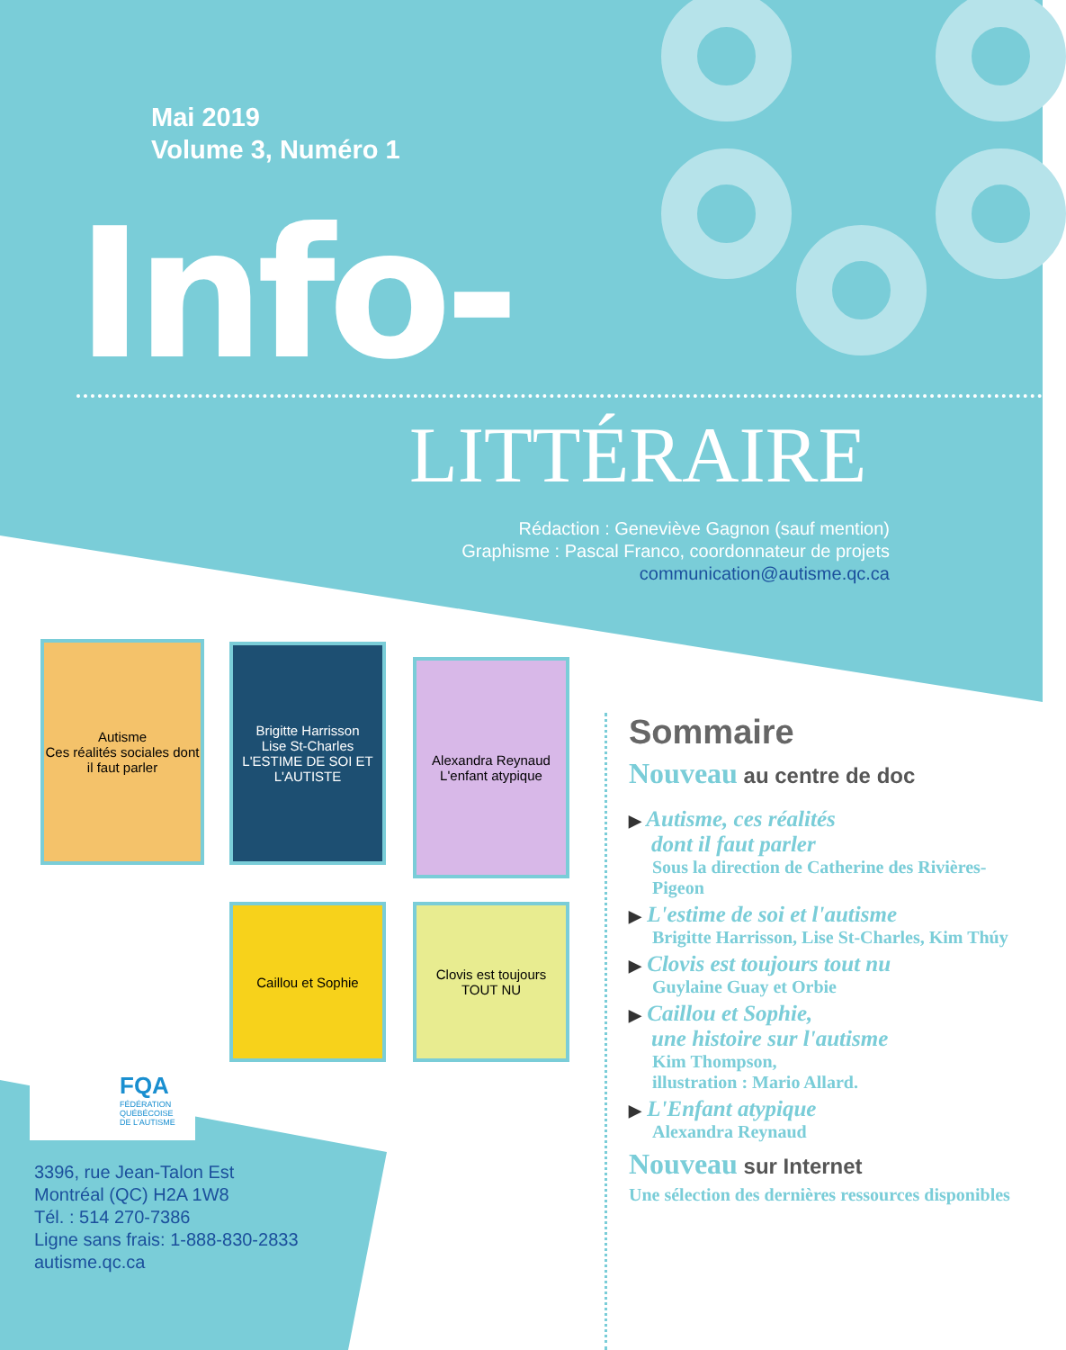Mai 2019
Volume 3, Numéro 1
Info-
LITTÉRAIRE
Rédaction : Geneviève Gagnon (sauf mention)
Graphisme : Pascal Franco, coordonnateur de projets
communication@autisme.qc.ca
Autisme
Ces réalités sociales dont il faut parler
Brigitte Harrisson
Lise St-Charles
L'ESTIME DE SOI ET L'AUTISTE
Alexandra Reynaud
L'enfant atypique
Caillou et Sophie
Clovis est toujours TOUT NU
Sommaire
Nouveau au centre de doc
▶ Autisme, ces réalités
dont il faut parler
Sous la direction de Catherine des Rivières-Pigeon
▶ L'estime de soi et l'autisme
Brigitte Harrisson, Lise St-Charles, Kim Thúy
▶ Clovis est toujours tout nu
Guylaine Guay et Orbie
▶ Caillou et Sophie,
une histoire sur l'autisme
Kim Thompson,
illustration : Mario Allard.
▶ L'Enfant atypique
Alexandra Reynaud
Nouveau sur Internet
Une sélection des dernières ressources disponibles
FQA
FÉDÉRATION
QUÉBÉCOISE
DE L'AUTISME
3396, rue Jean-Talon Est
Montréal (QC) H2A 1W8
Tél. : 514 270-7386
Ligne sans frais: 1-888-830-2833
autisme.qc.ca